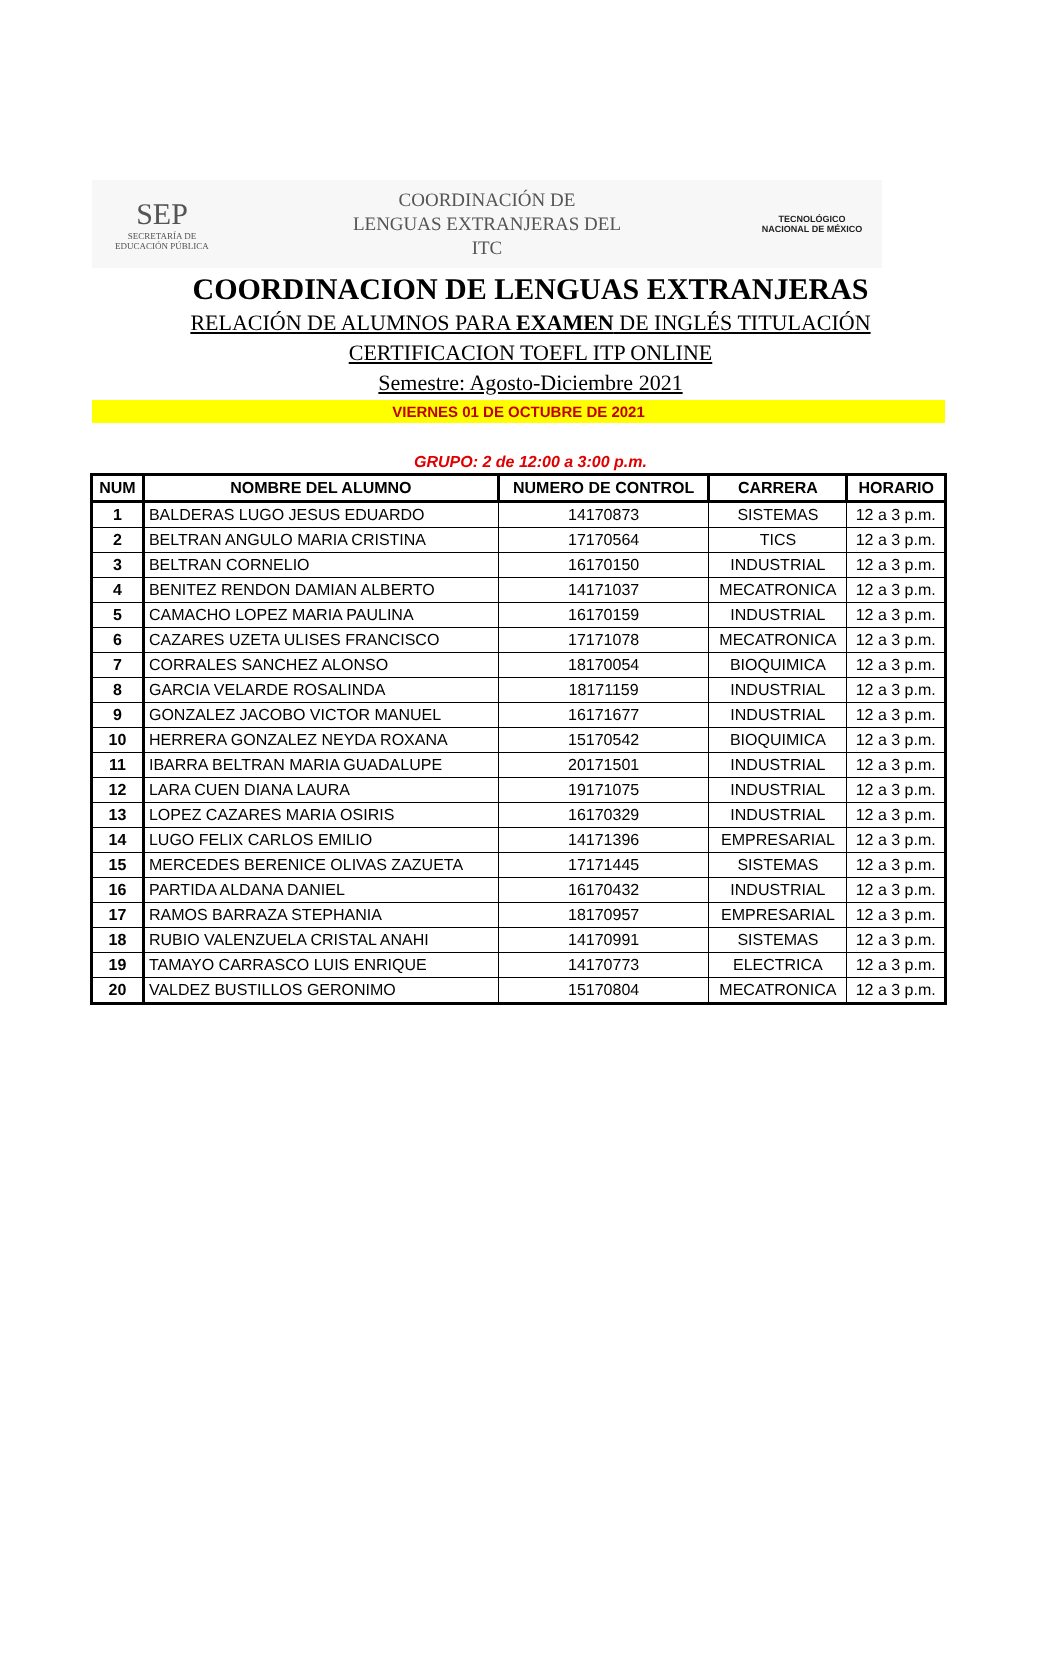SEP
SECRETARÍA DE
EDUCACIÓN PÚBLICA
COORDINACIÓN DE
LENGUAS EXTRANJERAS DEL
ITC
TECNOLÓGICO
NACIONAL DE MÉXICO
COORDINACION DE LENGUAS EXTRANJERAS
RELACIÓN DE ALUMNOS PARA EXAMEN DE INGLÉS TITULACIÓN
CERTIFICACION TOEFL ITP ONLINE
Semestre: Agosto-Diciembre 2021
VIERNES 01 DE OCTUBRE DE 2021
GRUPO: 2 de 12:00 a 3:00 p.m.
| NUM | NOMBRE DEL ALUMNO | NUMERO DE CONTROL | CARRERA | HORARIO |
| --- | --- | --- | --- | --- |
| 1 | BALDERAS LUGO JESUS EDUARDO | 14170873 | SISTEMAS | 12 a 3 p.m. |
| 2 | BELTRAN ANGULO MARIA CRISTINA | 17170564 | TICS | 12 a 3 p.m. |
| 3 | BELTRAN CORNELIO | 16170150 | INDUSTRIAL | 12 a 3 p.m. |
| 4 | BENITEZ RENDON DAMIAN ALBERTO | 14171037 | MECATRONICA | 12 a 3 p.m. |
| 5 | CAMACHO LOPEZ MARIA PAULINA | 16170159 | INDUSTRIAL | 12 a 3 p.m. |
| 6 | CAZARES UZETA ULISES FRANCISCO | 17171078 | MECATRONICA | 12 a 3 p.m. |
| 7 | CORRALES SANCHEZ ALONSO | 18170054 | BIOQUIMICA | 12 a 3 p.m. |
| 8 | GARCIA VELARDE ROSALINDA | 18171159 | INDUSTRIAL | 12 a 3 p.m. |
| 9 | GONZALEZ JACOBO VICTOR MANUEL | 16171677 | INDUSTRIAL | 12 a 3 p.m. |
| 10 | HERRERA GONZALEZ NEYDA ROXANA | 15170542 | BIOQUIMICA | 12 a 3 p.m. |
| 11 | IBARRA BELTRAN MARIA GUADALUPE | 20171501 | INDUSTRIAL | 12 a 3 p.m. |
| 12 | LARA CUEN DIANA LAURA | 19171075 | INDUSTRIAL | 12 a 3 p.m. |
| 13 | LOPEZ CAZARES MARIA OSIRIS | 16170329 | INDUSTRIAL | 12 a 3 p.m. |
| 14 | LUGO FELIX CARLOS EMILIO | 14171396 | EMPRESARIAL | 12 a 3 p.m. |
| 15 | MERCEDES BERENICE OLIVAS ZAZUETA | 17171445 | SISTEMAS | 12 a 3 p.m. |
| 16 | PARTIDA ALDANA DANIEL | 16170432 | INDUSTRIAL | 12 a 3 p.m. |
| 17 | RAMOS BARRAZA STEPHANIA | 18170957 | EMPRESARIAL | 12 a 3 p.m. |
| 18 | RUBIO VALENZUELA CRISTAL ANAHI | 14170991 | SISTEMAS | 12 a 3 p.m. |
| 19 | TAMAYO CARRASCO LUIS ENRIQUE | 14170773 | ELECTRICA | 12 a 3 p.m. |
| 20 | VALDEZ BUSTILLOS GERONIMO | 15170804 | MECATRONICA | 12 a 3 p.m. |